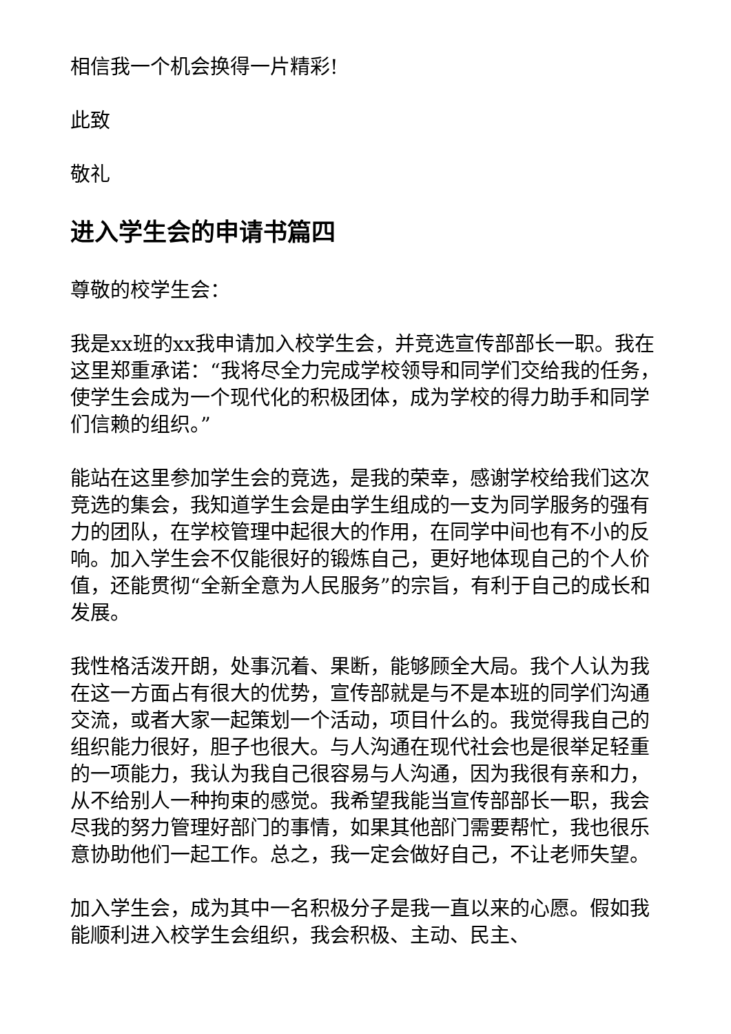相信我一个机会换得一片精彩!
此致
敬礼
进入学生会的申请书篇四
尊敬的校学生会：
我是xx班的xx我申请加入校学生会，并竞选宣传部部长一职。我在这里郑重承诺：“我将尽全力完成学校领导和同学们交给我的任务，使学生会成为一个现代化的积极团体，成为学校的得力助手和同学们信赖的组织。”
能站在这里参加学生会的竞选，是我的荣幸，感谢学校给我们这次竞选的集会，我知道学生会是由学生组成的一支为同学服务的强有力的团队，在学校管理中起很大的作用，在同学中间也有不小的反响。加入学生会不仅能很好的锻炼自己，更好地体现自己的个人价值，还能贯彻“全新全意为人民服务”的宗旨，有利于自己的成长和发展。
我性格活泼开朗，处事沉着、果断，能够顾全大局。我个人认为我在这一方面占有很大的优势，宣传部就是与不是本班的同学们沟通交流，或者大家一起策划一个活动，项目什么的。我觉得我自己的组织能力很好，胆子也很大。与人沟通在现代社会也是很举足轻重的一项能力，我认为我自己很容易与人沟通，因为我很有亲和力，从不给别人一种拘束的感觉。我希望我能当宣传部部长一职，我会尽我的努力管理好部门的事情，如果其他部门需要帮忙，我也很乐意协助他们一起工作。总之，我一定会做好自己，不让老师失望。
加入学生会，成为其中一名积极分子是我一直以来的心愿。假如我能顺利进入校学生会组织，我会积极、主动、民主、